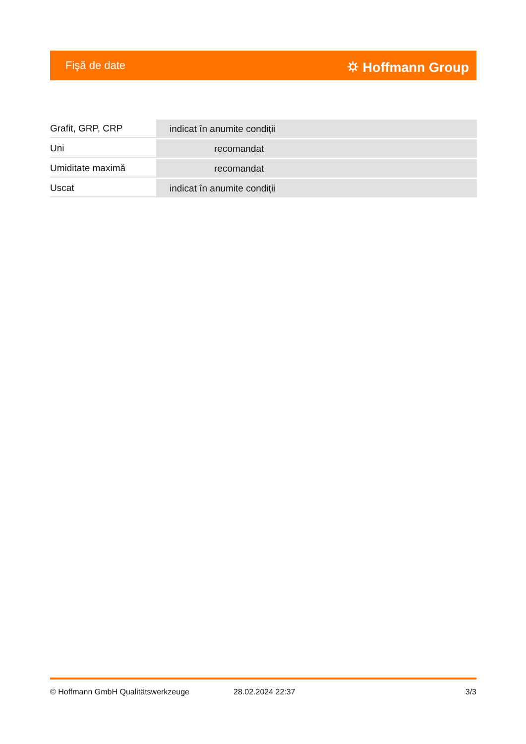Fişă de date ⛭ Hoffmann Group
| Grafit, GRP, CRP | indicat în anumite condiții |
| Uni | recomandat |
| Umiditate maximă | recomandat |
| Uscat | indicat în anumite condiții |
© Hoffmann GmbH Qualitätswerkzeuge 28.02.2024 22:37 3/3